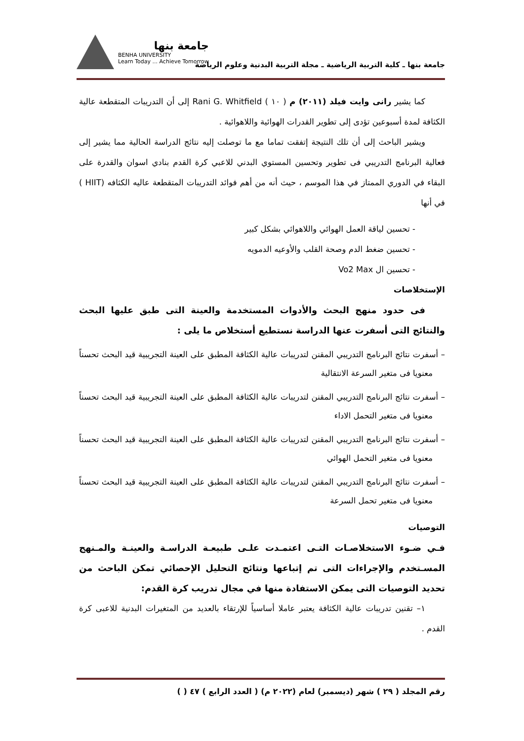جامعة بنها
BENHA UNIVERSITY
Learn Today ... Achieve Tomorrow
جامعة بنها ـ كلية التربية الرياضية ـ مجلة التربية البدنية وعلوم الرياضة
كما يشير رانى وايت فيلد (٢٠١١) م ( ١٠ ) Rani G. Whitfield إلى أن التدريبات المتقطعة عالية الكثافة لمدة أسبوعين تؤدى إلى تطوير القدرات الهوائية واللاهوائية .
ويشير الباحث إلى أن تلك النتيجة إتفقت تماما مع ما توصلت إليه نتائج الدراسة الحالية مما يشير إلى فعالية البرنامج التدريبي فى تطوير وتحسين المستوي البدني للاعبي كرة القدم بنادي اسوان والقدرة على البقاء في الدوري الممتاز في هذا الموسم ، حيث أنه من أهم فوائد التدريبات المتقطعة عاليه الكثافه (HIIT ) في أنها
- تحسين لياقة العمل الهوائي واللاهوائي بشكل كبير
- تحسين ضغط الدم وصحة القلب والأوعيه الدمويه
- تحسين ال Vo2 Max
الإستخلاصات
فى حدود منهج البحث والأدوات المستخدمة والعينة التى طبق عليها البحث والنتائج التى أسفرت عنها الدراسة نستطيع أستخلاص ما يلى :
– أسفرت نتائج البرنامج التدريبي المقنن لتدريبات عالية الكثافة المطبق على العينة التجريبية قيد البحث تحسناً معنويا فى متغير السرعة الانتقالية
– أسفرت نتائج البرنامج التدريبي المقنن لتدريبات عالية الكثافة المطبق على العينة التجريبية قيد البحث تحسناً معنويا فى متغير التحمل الاداء
– أسفرت نتائج البرنامج التدريبي المقنن لتدريبات عالية الكثافة المطبق على العينة التجريبية قيد البحث تحسناً معنويا فى متغير التحمل الهوائي
– أسفرت نتائج البرنامج التدريبي المقنن لتدريبات عالية الكثافة المطبق على العينة التجريبية قيد البحث تحسناً معنويا فى متغير تحمل السرعة
التوصيات
فـي ضـوء الاستخلاصـات التـى اعتمـدت علـى طبيعـة الدراسـة والعينـة والمـنهج المسـتخدم والإجراءات التى تم إتباعها ونتائج التحليل الإحصائي تمكن الباحث من تحديد التوصيات التى يمكن الاستفادة منها في مجال تدريب كرة القدم:
١– تقنين تدريبات عالية الكثافة يعتبر عاملا أساسياً للإرتقاء بالعديد من المتغيرات البدنية للاعبى كرة القدم .
رقم المجلد ( ٢٩ ) شهر (ديسمبر) لعام (٢٠٢٢ م) ( العدد الرابع ) ٤٧ ( )